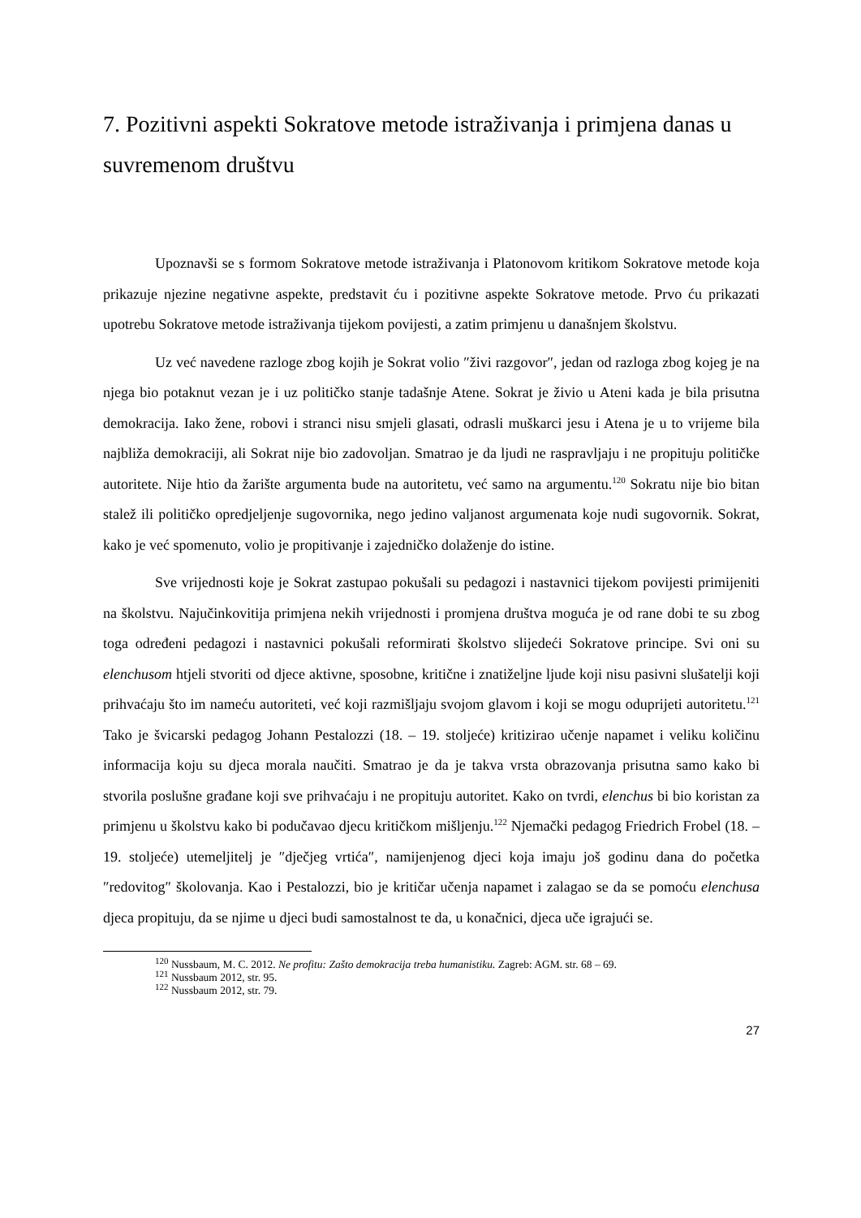7. Pozitivni aspekti Sokratove metode istraživanja i primjena danas u suvremenom društvu
Upoznavši se s formom Sokratove metode istraživanja i Platonovom kritikom Sokratove metode koja prikazuje njezine negativne aspekte, predstavit ću i pozitivne aspekte Sokratove metode. Prvo ću prikazati upotrebu Sokratove metode istraživanja tijekom povijesti, a zatim primjenu u današnjem školstvu.
Uz već navedene razloge zbog kojih je Sokrat volio ″živi razgovor″, jedan od razloga zbog kojeg je na njega bio potaknut vezan je i uz političko stanje tadašnje Atene. Sokrat je živio u Ateni kada je bila prisutna demokracija. Iako žene, robovi i stranci nisu smjeli glasati, odrasli muškarci jesu i Atena je u to vrijeme bila najbliža demokraciji, ali Sokrat nije bio zadovoljan. Smatrao je da ljudi ne raspravljaju i ne propituju političke autoritete. Nije htio da žarište argumenta bude na autoritetu, već samo na argumentu.<sup>120</sup> Sokratu nije bio bitan stalež ili političko opredjeljenje sugovornika, nego jedino valjanost argumenata koje nudi sugovornik. Sokrat, kako je već spomenuto, volio je propitivanje i zajedničko dolaženje do istine.
Sve vrijednosti koje je Sokrat zastupao pokušali su pedagozi i nastavnici tijekom povijesti primijeniti na školstvu. Najučinkovitija primjena nekih vrijednosti i promjena društva moguća je od rane dobi te su zbog toga određeni pedagozi i nastavnici pokušali reformirati školstvo slijedeći Sokratove principe. Svi oni su elenchusom htjeli stvoriti od djece aktivne, sposobne, kritične i znatiželjne ljude koji nisu pasivni slušatelji koji prihvaćaju što im nameću autoriteti, već koji razmišljaju svojom glavom i koji se mogu oduprijeti autoritetu.<sup>121</sup> Tako je švicarski pedagog Johann Pestalozzi (18. – 19. stoljeće) kritizirao učenje napamet i veliku količinu informacija koju su djeca morala naučiti. Smatrao je da je takva vrsta obrazovanja prisutna samo kako bi stvorila poslušne građane koji sve prihvaćaju i ne propituju autoritet. Kako on tvrdi, elenchus bi bio koristan za primjenu u školstvu kako bi podučavao djecu kritičkom mišljenju.<sup>122</sup> Njemački pedagog Friedrich Frobel (18. – 19. stoljeće) utemeljitelj je ″dječjeg vrtića″, namijenjenog djeci koja imaju još godinu dana do početka ″redovitog″ školovanja. Kao i Pestalozzi, bio je kritičar učenja napamet i zalagao se da se pomoću elenchusa djeca propituju, da se njime u djeci budi samostalnost te da, u konačnici, djeca uče igrajući se.
<sup>120</sup> Nussbaum, M. C. 2012. Ne profitu: Zašto demokracija treba humanistiku. Zagreb: AGM. str. 68 – 69.
<sup>121</sup> Nussbaum 2012, str. 95.
<sup>122</sup> Nussbaum 2012, str. 79.
27